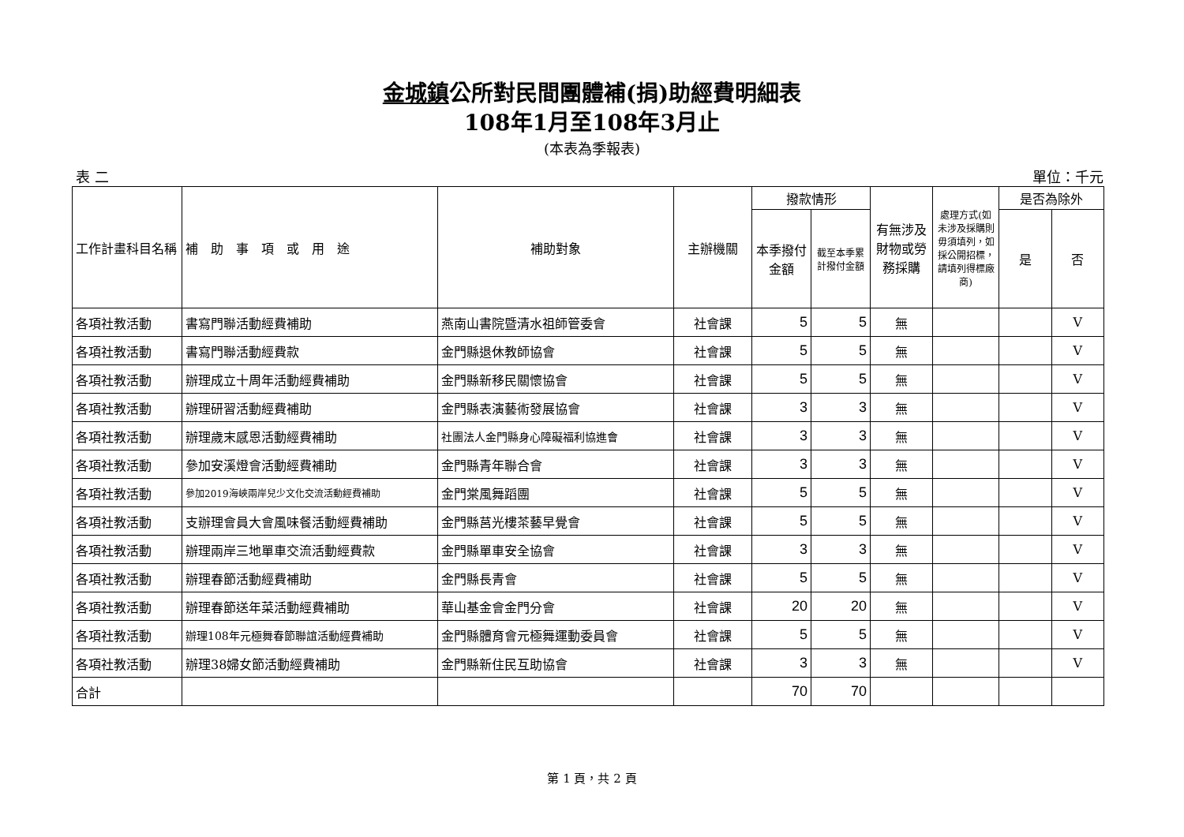金城鎮公所對民間團體補(捐)助經費明細表
108年1月至108年3月止
(本表為季報表)
表 二 單位：千元
| 工作計畫科目名稱 | 補 助 事 項 或 用 途 | 補助對象 | 主辦機關 | 撥款情形 | | 有無涉及財物或勞務採購 | 處理方式(如未涉及採購則毋須填列，如採公開招標，請填列得標廠商) | 是否為除外 | |
| --- | --- | --- | --- | --- | --- | --- | --- | --- | --- |
| | | | | 本季撥付金額 | 截至本季累計撥付金額 | | | 是 | 否 |
| 各項社教活動 | 書寫門聯活動經費補助 | 燕南山書院暨清水祖師管委會 | 社會課 | 5 | 5 | 無 | | | V |
| 各項社教活動 | 書寫門聯活動經費款 | 金門縣退休教師協會 | 社會課 | 5 | 5 | 無 | | | V |
| 各項社教活動 | 辦理成立十周年活動經費補助 | 金門縣新移民關懷協會 | 社會課 | 5 | 5 | 無 | | | V |
| 各項社教活動 | 辦理研習活動經費補助 | 金門縣表演藝術發展協會 | 社會課 | 3 | 3 | 無 | | | V |
| 各項社教活動 | 辦理歲末感恩活動經費補助 | 社團法人金門縣身心障礙福利協進會 | 社會課 | 3 | 3 | 無 | | | V |
| 各項社教活動 | 參加安溪燈會活動經費補助 | 金門縣青年聯合會 | 社會課 | 3 | 3 | 無 | | | V |
| 各項社教活動 | 參加2019海峽兩岸兒少文化交流活動經費補助 | 金門棠風舞蹈團 | 社會課 | 5 | 5 | 無 | | | V |
| 各項社教活動 | 支辦理會員大會風味餐活動經費補助 | 金門縣莒光樓茶藝早覺會 | 社會課 | 5 | 5 | 無 | | | V |
| 各項社教活動 | 辦理兩岸三地單車交流活動經費款 | 金門縣單車安全協會 | 社會課 | 3 | 3 | 無 | | | V |
| 各項社教活動 | 辦理春節活動經費補助 | 金門縣長青會 | 社會課 | 5 | 5 | 無 | | | V |
| 各項社教活動 | 辦理春節送年菜活動經費補助 | 華山基金會金門分會 | 社會課 | 20 | 20 | 無 | | | V |
| 各項社教活動 | 辦理108年元極舞春節聯誼活動經費補助 | 金門縣體育會元極舞運動委員會 | 社會課 | 5 | 5 | 無 | | | V |
| 各項社教活動 | 辦理38婦女節活動經費補助 | 金門縣新住民互助協會 | 社會課 | 3 | 3 | 無 | | | V |
| 合計 | | | | 70 | 70 | | | | |
第 1 頁，共 2 頁